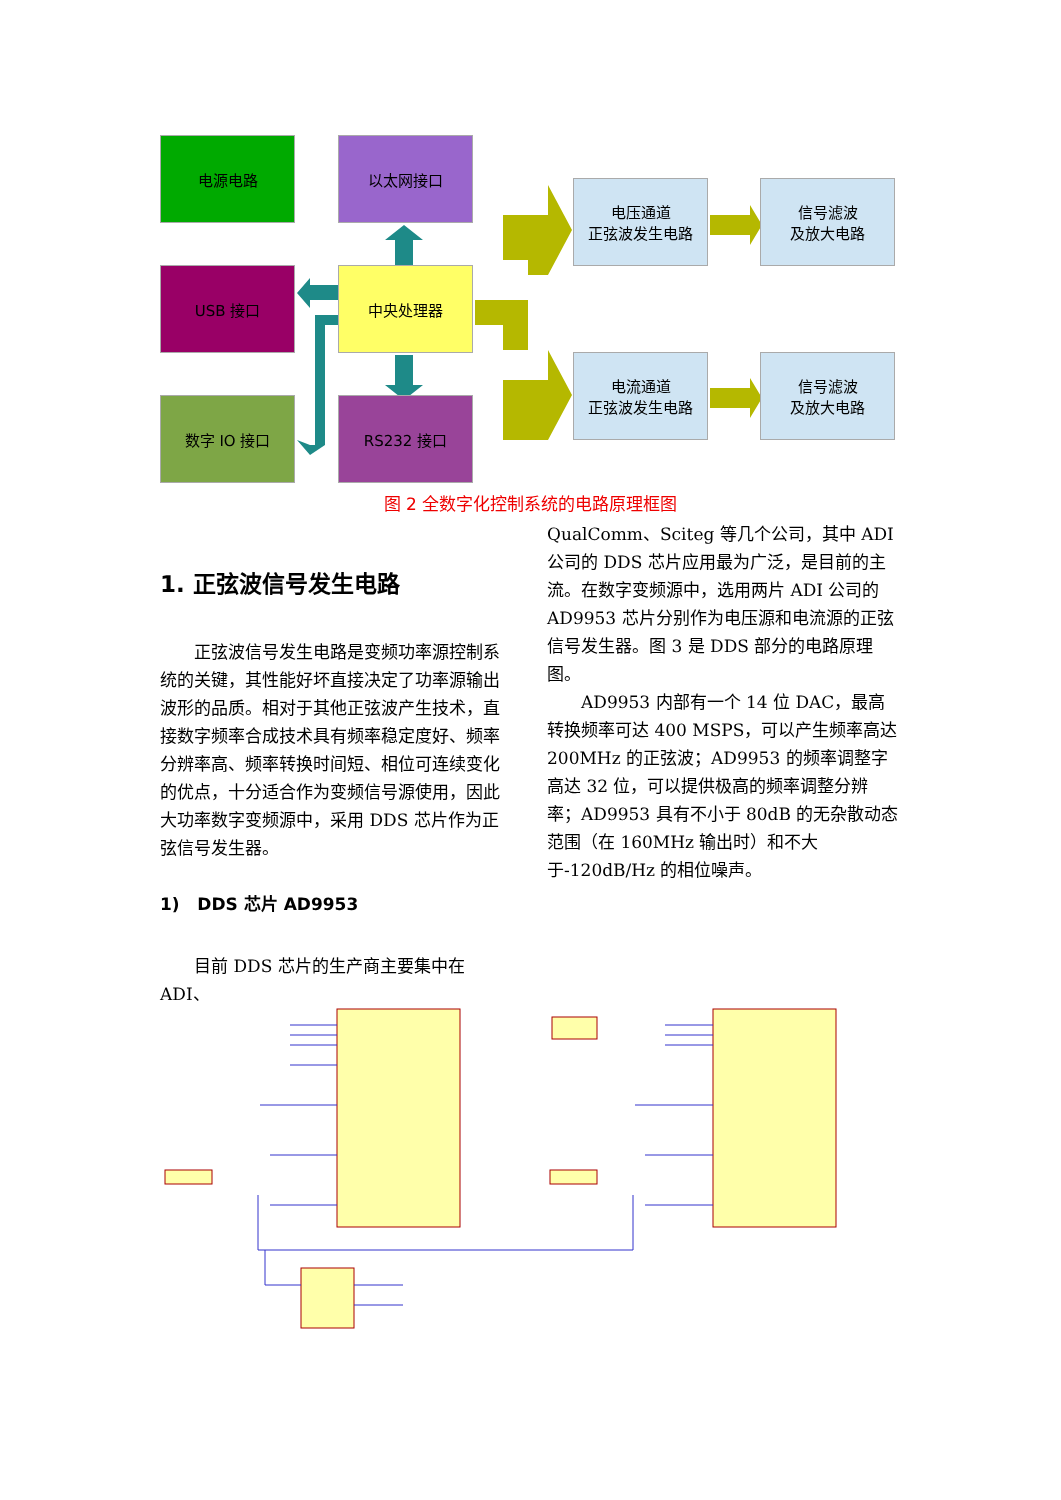电源电路 以太网接口
USB 接口 中央处理器
数字 IO 接口 RS232 接口
电压通道
正弦波发生电路
信号滤波
及放大电路
电流通道
正弦波发生电路
信号滤波
及放大电路
图 2 全数字化控制系统的电路原理框图
1. 正弦波信号发生电路
正弦波信号发生电路是变频功率源控制系统的关键，其性能好坏直接决定了功率源输出波形的品质。相对于其他正弦波产生技术，直接数字频率合成技术具有频率稳定度好、频率分辨率高、频率转换时间短、相位可连续变化的优点，十分适合作为变频信号源使用，因此大功率数字变频源中，采用 DDS 芯片作为正弦信号发生器。
1) DDS 芯片 AD9953
目前 DDS 芯片的生产商主要集中在 ADI、
QualComm、Sciteg 等几个公司，其中 ADI 公司的 DDS 芯片应用最为广泛，是目前的主流。在数字变频源中，选用两片 ADI 公司的 AD9953 芯片分别作为电压源和电流源的正弦信号发生器。图 3 是 DDS 部分的电路原理图。
AD9953 内部有一个 14 位 DAC，最高转换频率可达 400 MSPS，可以产生频率高达 200MHz 的正弦波；AD9953 的频率调整字高达 32 位，可以提供极高的频率调整分辨率；AD9953 具有不小于 80dB 的无杂散动态范围（在 160MHz 输出时）和不大于-120dB/Hz 的相位噪声。